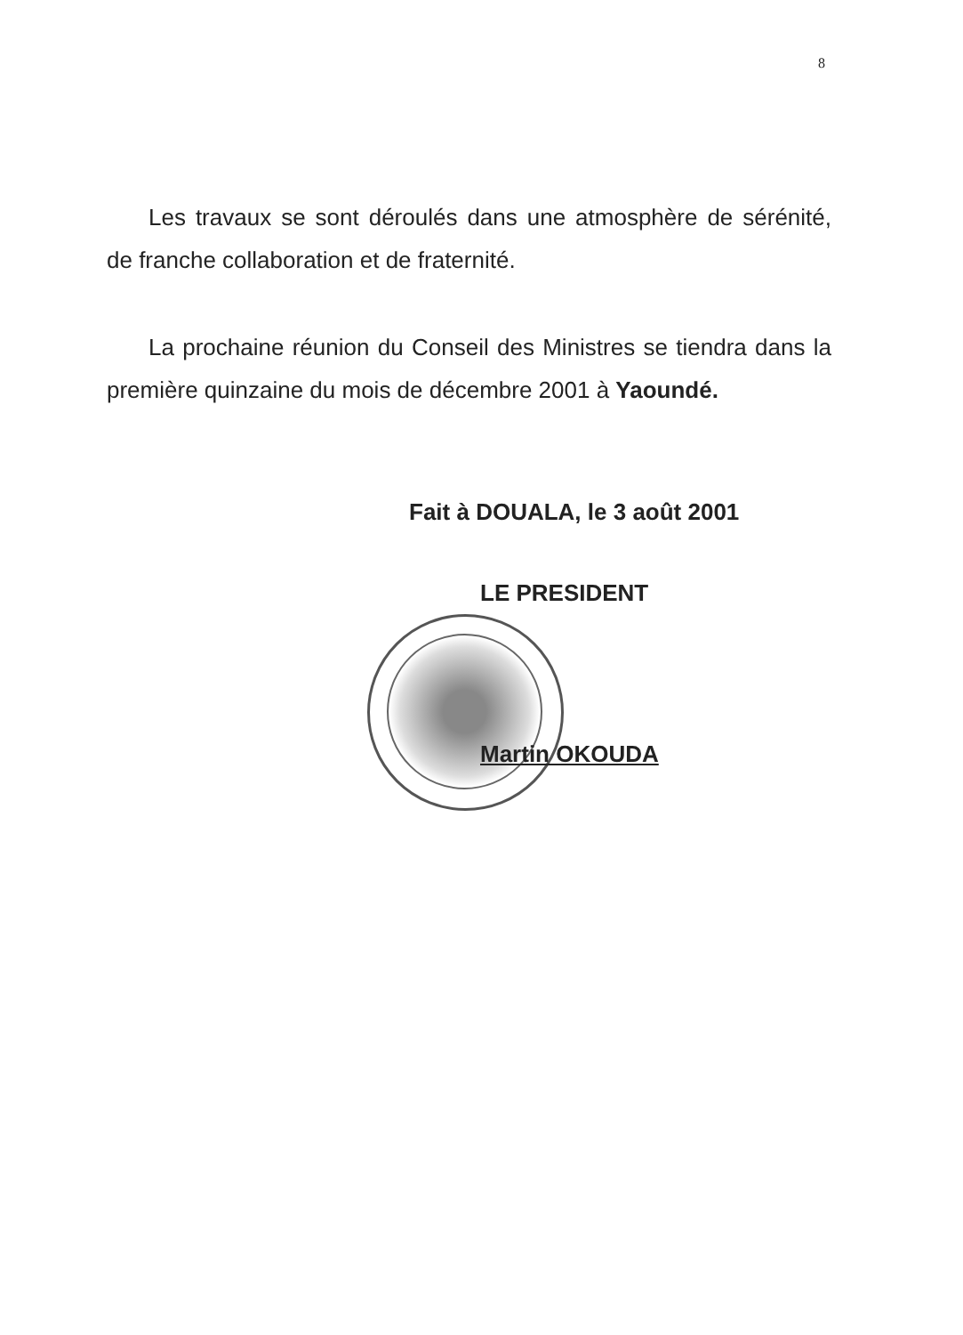8
Les travaux se sont déroulés dans une atmosphère de sérénité, de franche collaboration et de fraternité.
La prochaine réunion du Conseil des Ministres se tiendra dans la première quinzaine du mois de décembre 2001 à Yaoundé.
Fait à DOUALA, le 3 août 2001
LE PRESIDENT
Martin OKOUDA